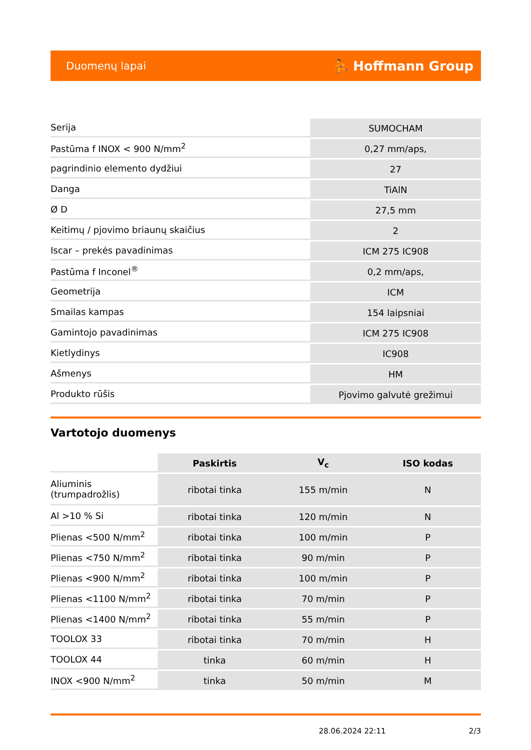Duomenų lapai ⛹ Hoffmann Group
| Serija | SUMOCHAM |
| Pastūma f INOX < 900 N/mm<sup>2</sup> | 0,27 mm/aps, |
| pagrindinio elemento dydžiui | 27 |
| Danga | TiAlN |
| Ø D | 27,5 mm |
| Keitimų / pjovimo briaunų skaičius | 2 |
| Iscar – prekės pavadinimas | ICM 275 IC908 |
| Pastūma f Inconel<sup>®</sup> | 0,2 mm/aps, |
| Geometrija | ICM |
| Smailas kampas | 154 laipsniai |
| Gamintojo pavadinimas | ICM 275 IC908 |
| Kietlydinys | IC908 |
| Ašmenys | HM |
| Produkto rūšis | Pjovimo galvutė grežimui |
Vartotojo duomenys
| | Paskirtis | V<sub>c</sub> | ISO kodas |
| --- | --- | --- | --- |
| Aliuminis (trumpadrožlis) | ribotai tinka | 155 m/min | N |
| Al >10 % Si | ribotai tinka | 120 m/min | N |
| Plienas <500 N/mm<sup>2</sup> | ribotai tinka | 100 m/min | P |
| Plienas <750 N/mm<sup>2</sup> | ribotai tinka | 90 m/min | P |
| Plienas <900 N/mm<sup>2</sup> | ribotai tinka | 100 m/min | P |
| Plienas <1100 N/mm<sup>2</sup> | ribotai tinka | 70 m/min | P |
| Plienas <1400 N/mm<sup>2</sup> | ribotai tinka | 55 m/min | P |
| TOOLOX 33 | ribotai tinka | 70 m/min | H |
| TOOLOX 44 | tinka | 60 m/min | H |
| INOX <900 N/mm<sup>2</sup> | tinka | 50 m/min | M |
28.06.2024 22:11 2/3